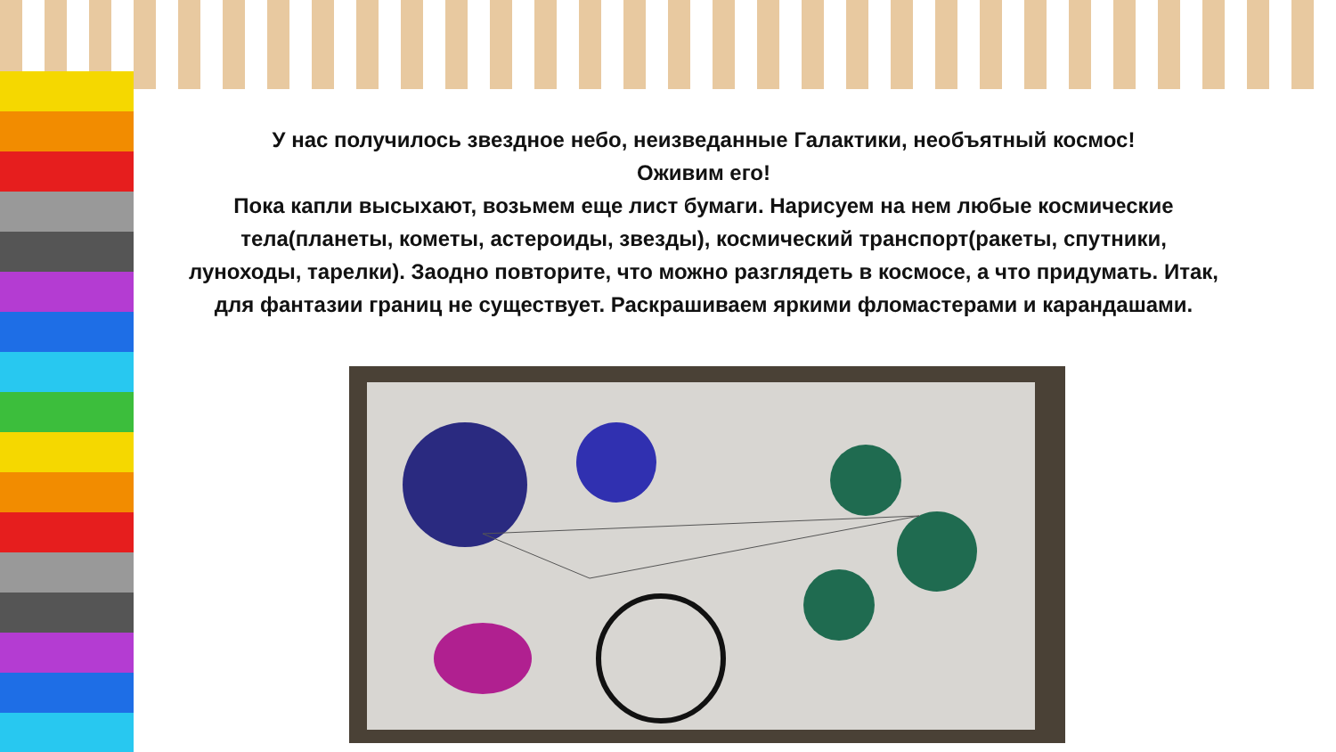У нас получилось звездное небо, неизведанные Галактики, необъятный космос!
Оживим его!
Пока капли высыхают, возьмем еще лист бумаги. Нарисуем на нем любые космические тела(планеты, кометы, астероиды, звезды), космический транспорт(ракеты, спутники, луноходы, тарелки). Заодно повторите, что можно разглядеть в космосе, а что придумать. Итак, для фантазии границ не существует. Раскрашиваем яркими фломастерами и карандашами.